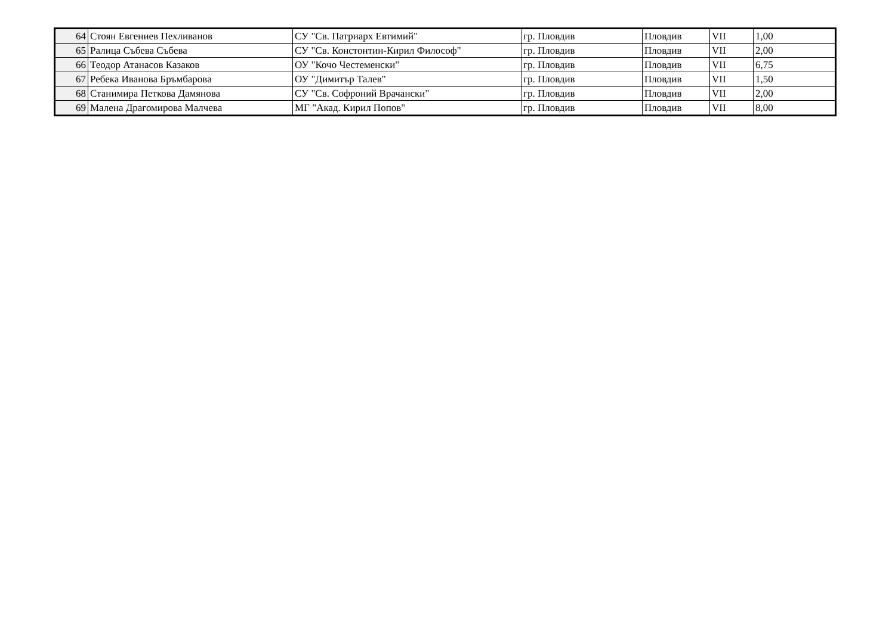| 64 | Стоян Евгениев Пехливанов | СУ "Св. Патриарх Евтимий" | гр. Пловдив | Пловдив | VII | 1,00 |
| 65 | Ралица Събева Събева | СУ "Св. Констонтин-Кирил Философ" | гр. Пловдив | Пловдив | VII | 2,00 |
| 66 | Теодор Атанасов Казаков | ОУ "Кочо Честеменски" | гр. Пловдив | Пловдив | VII | 6,75 |
| 67 | Ребека Иванова Бръмбарова | ОУ "Димитър Талев" | гр. Пловдив | Пловдив | VII | 1,50 |
| 68 | Станимира Петкова Дамянова | СУ "Св. Софроний Врачански" | гр. Пловдив | Пловдив | VII | 2,00 |
| 69 | Малена Драгомирова Малчева | МГ "Акад. Кирил Попов" | гр. Пловдив | Пловдив | VII | 8,00 |